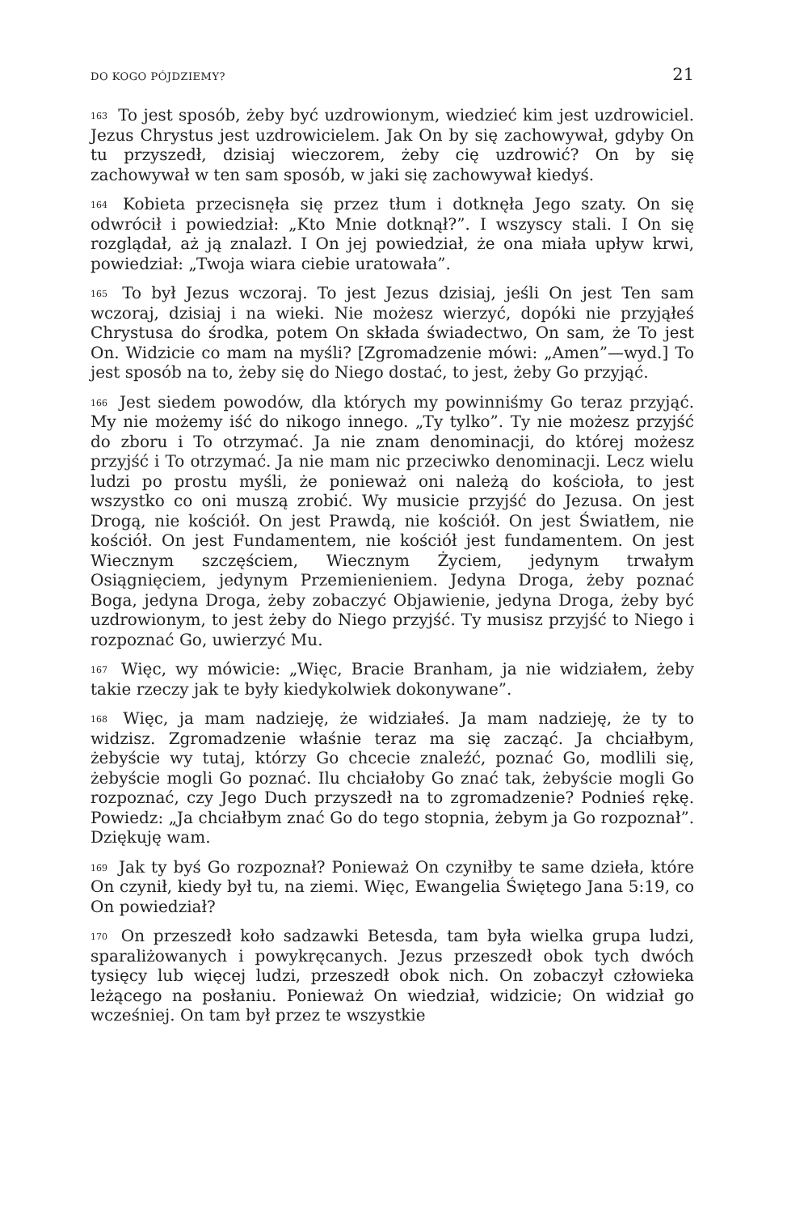DO KOGO PÓJDZIEMY? 21
<sup>163</sup> To jest sposób, żeby być uzdrowionym, wiedzieć kim jest uzdrowiciel. Jezus Chrystus jest uzdrowicielem. Jak On by się zachowywał, gdyby On tu przyszedł, dzisiaj wieczorem, żeby cię uzdrowić? On by się zachowywał w ten sam sposób, w jaki się zachowywał kiedyś.
<sup>164</sup> Kobieta przecisnęła się przez tłum i dotknęła Jego szaty. On się odwrócił i powiedział: „Kto Mnie dotknął?”. I wszyscy stali. I On się rozglądał, aż ją znalazł. I On jej powiedział, że ona miała upływ krwi, powiedział: „Twoja wiara ciebie uratowała”.
<sup>165</sup> To był Jezus wczoraj. To jest Jezus dzisiaj, jeśli On jest Ten sam wczoraj, dzisiaj i na wieki. Nie możesz wierzyć, dopóki nie przyjąłeś Chrystusa do środka, potem On składa świadectwo, On sam, że To jest On. Widzicie co mam na myśli? [Zgromadzenie mówi: „Amen”—wyd.] To jest sposób na to, żeby się do Niego dostać, to jest, żeby Go przyjąć.
<sup>166</sup> Jest siedem powodów, dla których my powinniśmy Go teraz przyjąć. My nie możemy iść do nikogo innego. „Ty tylko”. Ty nie możesz przyjść do zboru i To otrzymać. Ja nie znam denominacji, do której możesz przyjść i To otrzymać. Ja nie mam nic przeciwko denominacji. Lecz wielu ludzi po prostu myśli, że ponieważ oni należą do kościoła, to jest wszystko co oni muszą zrobić. Wy musicie przyjść do Jezusa. On jest Drogą, nie kościół. On jest Prawdą, nie kościół. On jest Światłem, nie kościół. On jest Fundamentem, nie kościół jest fundamentem. On jest Wiecznym szczęściem, Wiecznym Życiem, jedynym trwałym Osiągnięciem, jedynym Przemienieniem. Jedyna Droga, żeby poznać Boga, jedyna Droga, żeby zobaczyć Objawienie, jedyna Droga, żeby być uzdrowionym, to jest żeby do Niego przyjść. Ty musisz przyjść to Niego i rozpoznać Go, uwierzyć Mu.
<sup>167</sup> Więc, wy mówicie: „Więc, Bracie Branham, ja nie widziałem, żeby takie rzeczy jak te były kiedykolwiek dokonywane”.
<sup>168</sup> Więc, ja mam nadzieję, że widziałeś. Ja mam nadzieję, że ty to widzisz. Zgromadzenie właśnie teraz ma się zacząć. Ja chciałbym, żebyście wy tutaj, którzy Go chcecie znaleźć, poznać Go, modlili się, żebyście mogli Go poznać. Ilu chciałoby Go znać tak, żebyście mogli Go rozpoznać, czy Jego Duch przyszedł na to zgromadzenie? Podnieś rękę. Powiedz: „Ja chciałbym znać Go do tego stopnia, żebym ja Go rozpoznał”. Dziękuję wam.
<sup>169</sup> Jak ty byś Go rozpoznał? Ponieważ On czyniłby te same dzieła, które On czynił, kiedy był tu, na ziemi. Więc, Ewangelia Świętego Jana 5:19, co On powiedział?
<sup>170</sup> On przeszedł koło sadzawki Betesda, tam była wielka grupa ludzi, sparaliżowanych i powykręcanych. Jezus przeszedł obok tych dwóch tysięcy lub więcej ludzi, przeszedł obok nich. On zobaczył człowieka leżącego na posłaniu. Ponieważ On wiedział, widzicie; On widział go wcześniej. On tam był przez te wszystkie